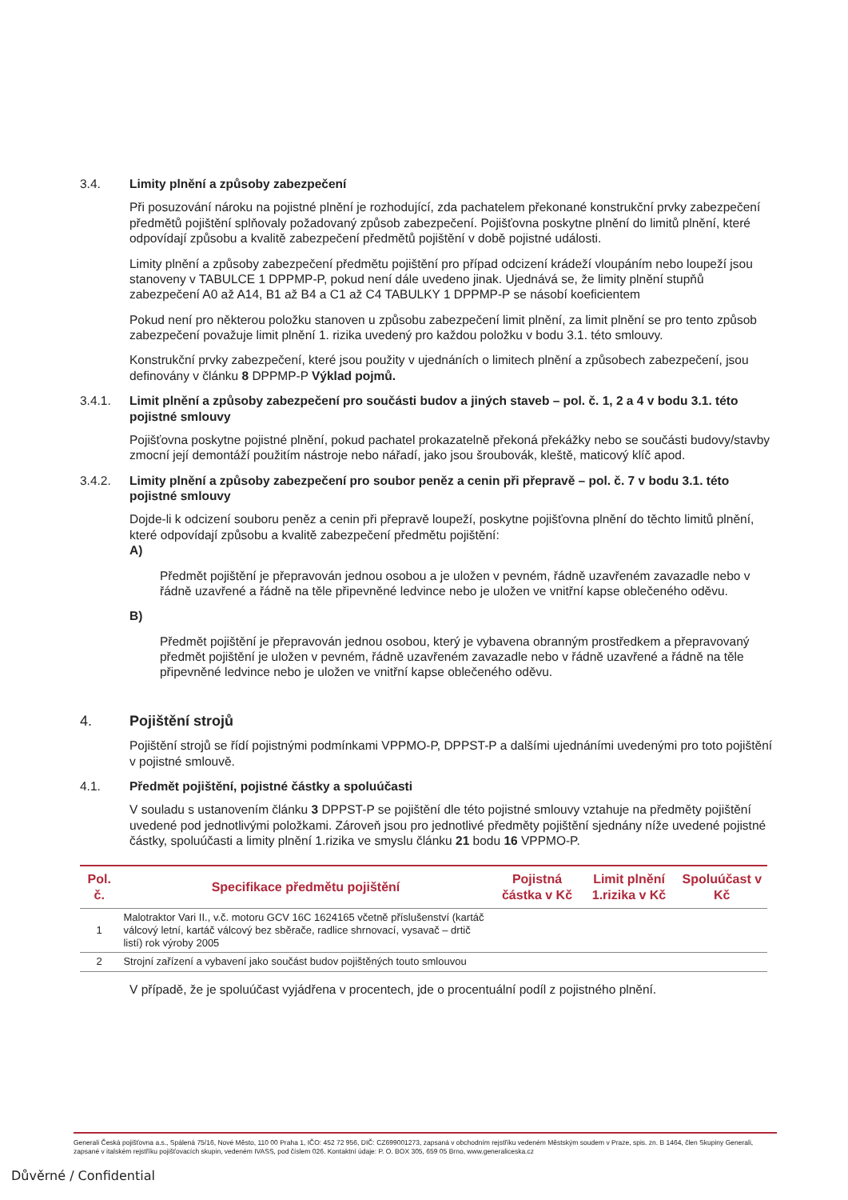3.4. Limity plnění a způsoby zabezpečení
Při posuzování nároku na pojistné plnění je rozhodující, zda pachatelem překonané konstrukční prvky zabezpečení předmětů pojištění splňovaly požadovaný způsob zabezpečení. Pojišťovna poskytne plnění do limitů plnění, které odpovídají způsobu a kvalitě zabezpečení předmětů pojištění v době pojistné události.
Limity plnění a způsoby zabezpečení předmětu pojištění pro případ odcizení krádeží vloupáním nebo loupeží jsou stanoveny v TABULCE 1 DPPMP-P, pokud není dále uvedeno jinak. Ujednává se, že limity plnění stupňů zabezpečení A0 až A14, B1 až B4 a C1 až C4 TABULKY 1 DPPMP-P se násobí koeficientem
Pokud není pro některou položku stanoven u způsobu zabezpečení limit plnění, za limit plnění se pro tento způsob zabezpečení považuje limit plnění 1. rizika uvedený pro každou položku v bodu 3.1. této smlouvy.
Konstrukční prvky zabezpečení, které jsou použity v ujednáních o limitech plnění a způsobech zabezpečení, jsou definovány v článku 8 DPPMP-P Výklad pojmů.
3.4.1. Limit plnění a způsoby zabezpečení pro součásti budov a jiných staveb – pol. č. 1, 2 a 4 v bodu 3.1. této pojistné smlouvy
Pojišťovna poskytne pojistné plnění, pokud pachatel prokazatelně překoná překážky nebo se součásti budovy/stavby zmocní její demontáží použitím nástroje nebo nářadí, jako jsou šroubovák, kleště, maticový klíč apod.
3.4.2. Limity plnění a způsoby zabezpečení pro soubor peněz a cenin při přepravě – pol. č. 7 v bodu 3.1. této pojistné smlouvy
Dojde-li k odcizení souboru peněz a cenin při přepravě loupeží, poskytne pojišťovna plnění do těchto limitů plnění, které odpovídají způsobu a kvalitě zabezpečení předmětu pojištění:
A)
Předmět pojištění je přepravován jednou osobou a je uložen v pevném, řádně uzavřeném zavazadle nebo v řádně uzavřené a řádně na těle připevněné ledvince nebo je uložen ve vnitřní kapse oblečeného oděvu.
B)
Předmět pojištění je přepravován jednou osobou, který je vybavena obranným prostředkem a přepravovaný předmět pojištění je uložen v pevném, řádně uzavřeném zavazadle nebo v řádně uzavřené a řádně na těle připevněné ledvince nebo je uložen ve vnitřní kapse oblečeného oděvu.
4. Pojištění strojů
Pojištění strojů se řídí pojistnými podmínkami VPPMO-P, DPPST-P a dalšími ujednáními uvedenými pro toto pojištění v pojistné smlouvě.
4.1. Předmět pojištění, pojistné částky a spoluúčasti
V souladu s ustanovením článku 3 DPPST-P se pojištění dle této pojistné smlouvy vztahuje na předměty pojištění uvedené pod jednotlivými položkami. Zároveň jsou pro jednotlivé předměty pojištění sjednány níže uvedené pojistné částky, spoluúčasti a limity plnění 1.rizika ve smyslu článku 21 bodu 16 VPPMO-P.
| Pol. č. | Specifikace předmětu pojištění | Pojistná částka v Kč | Limit plnění 1.rizika v Kč | Spoluúčast v Kč |
| --- | --- | --- | --- | --- |
| 1 | Malotraktor Vari II., v.č. motoru GCV 16C 1624165 včetně příslušenství (kartáč válcový letní, kartáč válcový bez sběrače, radlice shrnovací, vysavač – drtič listí) rok výroby 2005 | | | |
| 2 | Strojní zařízení a vybavení jako součást budov pojištěných touto smlouvou | | | |
V případě, že je spoluúčast vyjádřena v procentech, jde o procentuální podíl z pojistného plnění.
Generali Česká pojišťovna a.s., Spálená 75/16, Nové Město, 110 00 Praha 1, IČO: 452 72 956, DIČ: CZ699001273, zapsaná v obchodním rejstříku vedeném Městským soudem v Praze, spis. zn. B 1464, člen Skupiny Generali, zapsané v italském rejstříku pojišťovacích skupin, vedeném IVASS, pod číslem 026. Kontaktní údaje: P. O. BOX 305, 659 05 Brno, www.generaliceska.cz
Důvěrné / Confidential